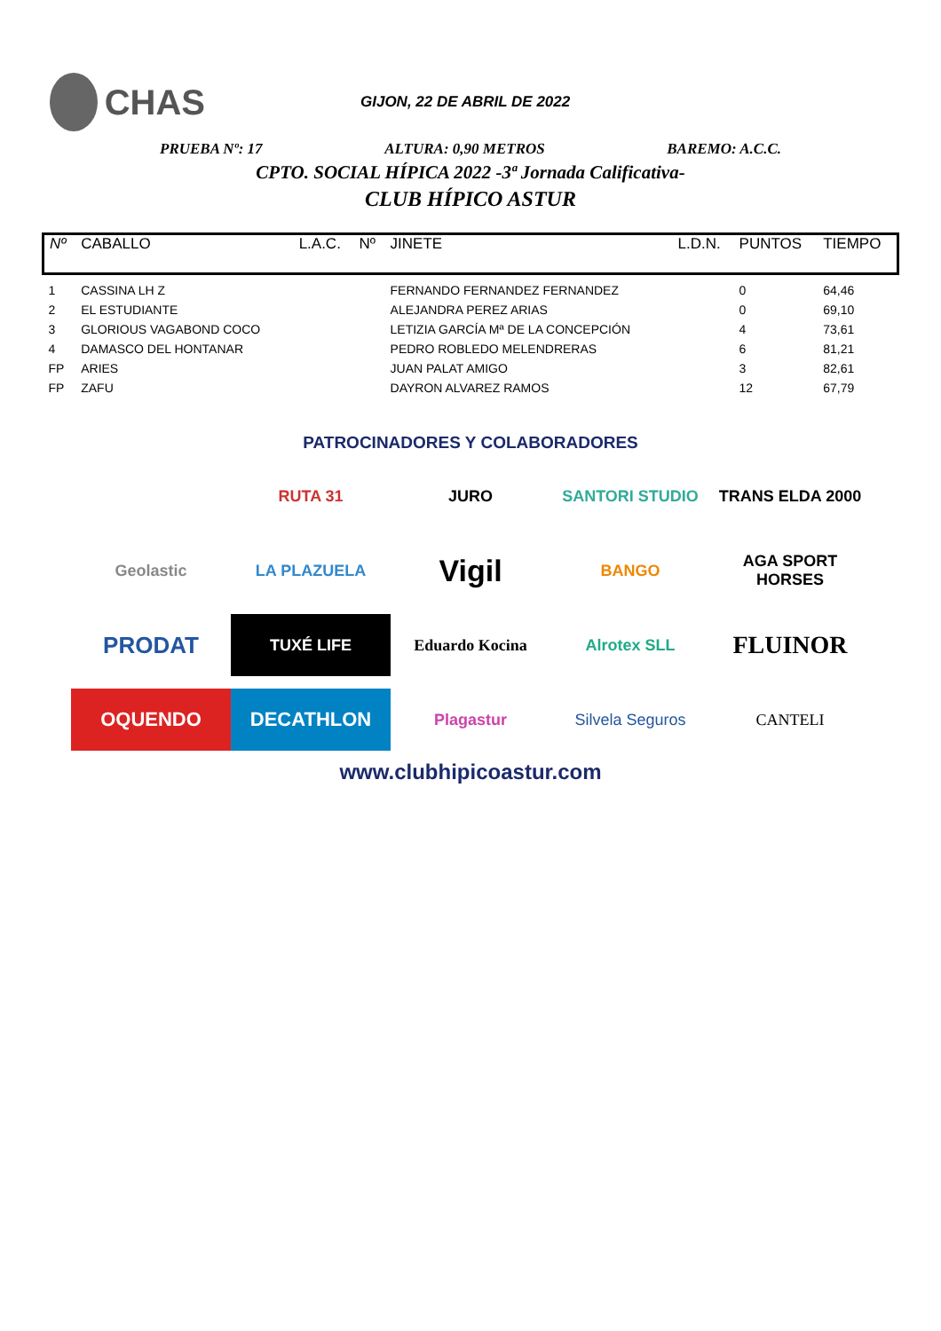CHAS
GIJON, 22 DE ABRIL DE 2022
PRUEBA Nº: 17 ALTURA: 0,90 METROS BAREMO: A.C.C.
CPTO. SOCIAL HÍPICA 2022 -3ª Jornada Calificativa-
CLUB HÍPICO ASTUR
| Nº | CABALLO | L.A.C. | Nº | JINETE | L.D.N. | PUNTOS | TIEMPO |
| --- | --- | --- | --- | --- | --- | --- | --- |
| 1 | CASSINA LH Z | | | FERNANDO FERNANDEZ FERNANDEZ | | 0 | 64,46 |
| 2 | EL ESTUDIANTE | | | ALEJANDRA PEREZ ARIAS | | 0 | 69,10 |
| 3 | GLORIOUS VAGABOND COCO | | | LETIZIA GARCÍA Mª DE LA CONCEPCIÓN | | 4 | 73,61 |
| 4 | DAMASCO DEL HONTANAR | | | PEDRO ROBLEDO MELENDRERAS | | 6 | 81,21 |
| FP | ARIES | | | JUAN PALAT AMIGO | | 3 | 82,61 |
| FP | ZAFU | | | DAYRON ALVAREZ RAMOS | | 12 | 67,79 |
PATROCINADORES Y COLABORADORES
RUTA 31
JURO
SANTORI STUDIO
TRANS ELDA 2000
Geolastic
LA PLAZUELA
Vigil
BANGO
AGA SPORT HORSES
PRODAT
TUXÉ LIFE
Eduardo Kocina
Alrotex SLL
FLUINOR
OQUENDO
DECATHLON
Plagastur
Silvela Seguros
CANTELI
www.clubhipicoastur.com